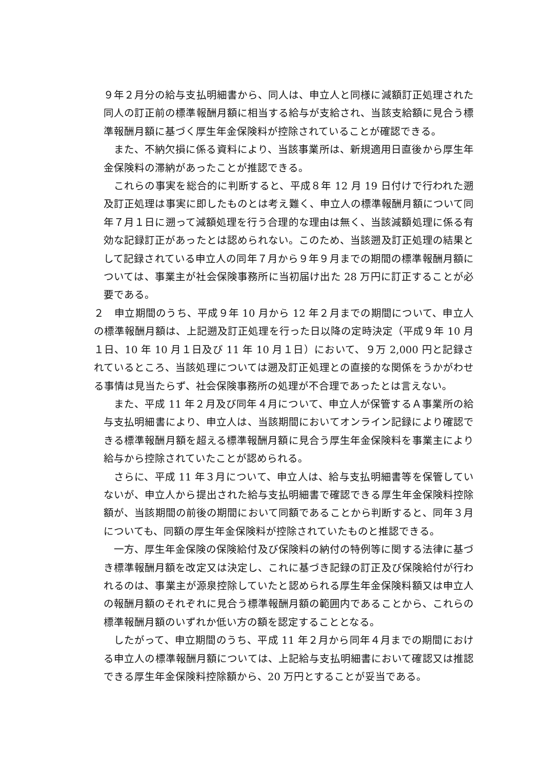９年２月分の給与支払明細書から、同人は、申立人と同様に減額訂正処理された同人の訂正前の標準報酬月額に相当する給与が支給され、当該支給額に見合う標準報酬月額に基づく厚生年金保険料が控除されていることが確認できる。
また、不納欠損に係る資料により、当該事業所は、新規適用日直後から厚生年金保険料の滞納があったことが推認できる。
これらの事実を総合的に判断すると、平成８年 12 月 19 日付けで行われた遡及訂正処理は事実に即したものとは考え難く、申立人の標準報酬月額について同年７月１日に遡って減額処理を行う合理的な理由は無く、当該減額処理に係る有効な記録訂正があったとは認められない。このため、当該遡及訂正処理の結果として記録されている申立人の同年７月から９年９月までの期間の標準報酬月額については、事業主が社会保険事務所に当初届け出た 28 万円に訂正することが必要である。
２　申立期間のうち、平成９年 10 月から 12 年２月までの期間について、申立人の標準報酬月額は、上記遡及訂正処理を行った日以降の定時決定（平成９年 10 月１日、10 年 10 月１日及び 11 年 10 月１日）において、９万 2,000 円と記録されているところ、当該処理については遡及訂正処理との直接的な関係をうかがわせる事情は見当たらず、社会保険事務所の処理が不合理であったとは言えない。
また、平成 11 年２月及び同年４月について、申立人が保管するＡ事業所の給与支払明細書により、申立人は、当該期間においてオンライン記録により確認できる標準報酬月額を超える標準報酬月額に見合う厚生年金保険料を事業主により給与から控除されていたことが認められる。
さらに、平成 11 年３月について、申立人は、給与支払明細書等を保管していないが、申立人から提出された給与支払明細書で確認できる厚生年金保険料控除額が、当該期間の前後の期間において同額であることから判断すると、同年３月についても、同額の厚生年金保険料が控除されていたものと推認できる。
一方、厚生年金保険の保険給付及び保険料の納付の特例等に関する法律に基づき標準報酬月額を改定又は決定し、これに基づき記録の訂正及び保険給付が行われるのは、事業主が源泉控除していたと認められる厚生年金保険料額又は申立人の報酬月額のそれぞれに見合う標準報酬月額の範囲内であることから、これらの標準報酬月額のいずれか低い方の額を認定することとなる。
したがって、申立期間のうち、平成 11 年２月から同年４月までの期間における申立人の標準報酬月額については、上記給与支払明細書において確認又は推認できる厚生年金保険料控除額から、20 万円とすることが妥当である。